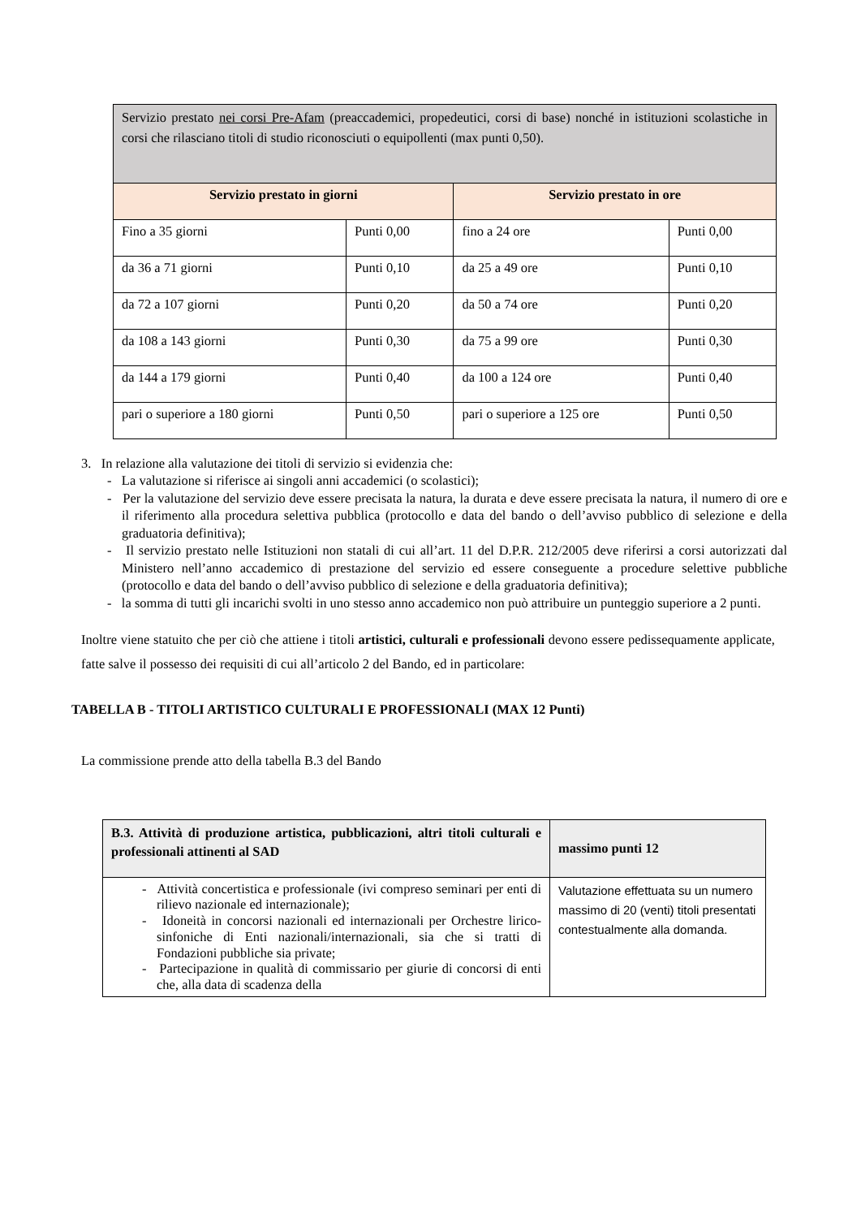| Servizio prestato nei corsi Pre-Afam (preaccademici, propedeutici, corsi di base) nonché in istituzioni scolastiche in corsi che rilasciano titoli di studio riconosciuti o equipollenti (max punti 0,50). | | | |
| Servizio prestato in giorni | | Servizio prestato in ore | |
| Fino a 35 giorni | Punti 0,00 | fino a 24 ore | Punti 0,00 |
| da 36 a 71 giorni | Punti 0,10 | da 25 a 49 ore | Punti 0,10 |
| da 72 a 107 giorni | Punti 0,20 | da 50 a 74 ore | Punti 0,20 |
| da 108 a 143 giorni | Punti 0,30 | da 75 a 99 ore | Punti 0,30 |
| da 144 a 179 giorni | Punti 0,40 | da 100 a 124 ore | Punti 0,40 |
| pari o superiore a 180 giorni | Punti 0,50 | pari o superiore a 125 ore | Punti 0,50 |
3. In relazione alla valutazione dei titoli di servizio si evidenzia che:
- La valutazione si riferisce ai singoli anni accademici (o scolastici);
- Per la valutazione del servizio deve essere precisata la natura, la durata e deve essere precisata la natura, il numero di ore e il riferimento alla procedura selettiva pubblica (protocollo e data del bando o dell’avviso pubblico di selezione e della graduatoria definitiva);
- Il servizio prestato nelle Istituzioni non statali di cui all’art. 11 del D.P.R. 212/2005 deve riferirsi a corsi autorizzati dal Ministero nell’anno accademico di prestazione del servizio ed essere conseguente a procedure selettive pubbliche (protocollo e data del bando o dell’avviso pubblico di selezione e della graduatoria definitiva);
- la somma di tutti gli incarichi svolti in uno stesso anno accademico non può attribuire un punteggio superiore a 2 punti.
Inoltre viene statuito che per ciò che attiene i titoli artistici, culturali e professionali devono essere pedissequamente applicate, fatte salve il possesso dei requisiti di cui all’articolo 2 del Bando, ed in particolare:
TABELLA B - TITOLI ARTISTICO CULTURALI E PROFESSIONALI (MAX 12 Punti)
La commissione prende atto della tabella B.3 del Bando
| B.3. Attività di produzione artistica, pubblicazioni, altri titoli culturali e professionali attinenti al SAD | massimo punti 12 |
| - Attività concertistica e professionale (ivi compreso seminari per enti di rilievo nazionale ed internazionale); - Idoneità in concorsi nazionali ed internazionali per Orchestre lirico-sinfoniche di Enti nazionali/internazionali, sia che si tratti di Fondazioni pubbliche sia private; - Partecipazione in qualità di commissario per giurie di concorsi di enti che, alla data di scadenza della | Valutazione effettuata su un numero massimo di 20 (venti) titoli presentati contestualmente alla domanda. |